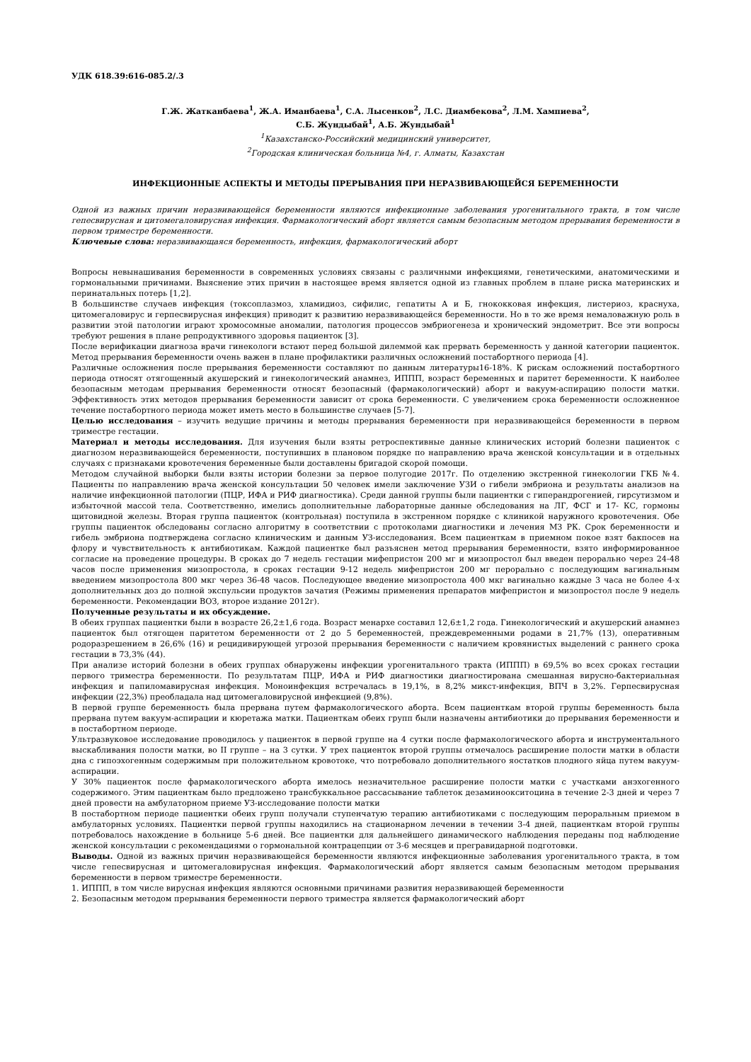УДК 618.39:616-085.2/.3
Г.Ж. Жатканбаева<sup>1</sup>, Ж.А. Иманбаева<sup>1</sup>, С.А. Лысенков<sup>2</sup>, Л.С. Диамбекова<sup>2</sup>, Л.М. Хампиева<sup>2</sup>,
С.Б. Жундыбай<sup>1</sup>, А.Б. Жундыбай<sup>1</sup>
<sup>1</sup> Казахстанско-Российский медицинский университет,
<sup>2</sup> Городская клиническая больница №4, г. Алматы, Казахстан
ИНФЕКЦИОННЫЕ АСПЕКТЫ И МЕТОДЫ ПРЕРЫВАНИЯ ПРИ НЕРАЗВИВАЮЩЕЙСЯ БЕРЕМЕННОСТИ
Одной из важных причин неразвивающейся беременности являются инфекционные заболевания урогенитального тракта, в том числе гепесвирусная и цитомегаловирусная инфекция. Фармакологический аборт является самым безопасным методом прерывания беременности в первом триместре беременности.
Ключевые слова: неразвивающаяся беременность, инфекция, фармакологический аборт
Вопросы невынашивания беременности в современных условиях связаны с различными инфекциями, генетическими, анатомическими и гормональными причинами. Выяснение этих причин в настоящее время является одной из главных проблем в плане риска материнских и перинатальных потерь [1,2].
В большинстве случаев инфекция (токсоплазмоз, хламидиоз, сифилис, гепатиты А и Б, гнококковая инфекция, листериоз, краснуха, цитомегаловирус и герпесвирусная инфекция) приводит к развитию неразвивающейся беременности. Но в то же время немаловажную роль в развитии этой патологии играют хромосомные аномалии, патология процессов эмбриогенеза и хронический эндометрит. Все эти вопросы требуют решения в плане репродуктивного здоровья пациенток [3].
После верификации диагноза врачи гинекологи встают перед большой дилеммой как прервать беременность у данной категории пациенток. Метод прерывания беременности очень важен в плане профилактики различных осложнений постабортного периода [4].
Различные осложнения после прерывания беременности составляют по данным литературы16-18%. К рискам осложнений постабортного периода относят отягощенный акушерский и гинекологический анамнез, ИППП, возраст беременных и паритет беременности. К наиболее безопасным методам прерывания беременности относят безопасный (фармакологический) аборт и вакуум-аспирацию полости матки. Эффективность этих методов прерывания беременности зависит от срока беременности. С увеличением срока беременности осложненное течение постабортного периода может иметь место в большинстве случаев [5-7].
Целью исследования – изучить ведущие причины и методы прерывания беременности при неразвивающейся беременности в первом триместре гестации.
Материал и методы исследования. Для изучения были взяты ретроспективные данные клинических историй болезни пациенток с диагнозом неразвивающейся беременности, поступивших в плановом порядке по направлению врача женской консультации и в отдельных случаях с признаками кровотечения беременные были доставлены бригадой скорой помощи.
Методом случайной выборки были взяты истории болезни за первое полугодие 2017г. По отделению экстренной гинекологии ГКБ №4. Пациенты по направлению врача женской консультации 50 человек имели заключение УЗИ о гибели эмбриона и результаты анализов на наличие инфекционной патологии (ПЦР, ИФА и РИФ диагностика). Среди данной группы были пациентки с гиперандрогенией, гирсутизмом и избыточной массой тела. Соответственно, имелись дополнительные лабораторные данные обследования на ЛГ, ФСГ и 17- КС, гормоны щитовидной железы. Вторая группа пациенток (контрольная) поступила в экстренном порядке с клиникой наружного кровотечения. Обе группы пациенток обследованы согласно алгоритму в соответствии с протоколами диагностики и лечения МЗ РК. Срок беременности и гибель эмбриона подтверждена согласно клиническим и данным УЗ-исследования. Всем пациенткам в приемном покое взят бакпосев на флору и чувствительность к антибиотикам. Каждой пациентке был разъяснен метод прерывания беременности, взято информированное согласие на проведение процедуры. В сроках до 7 недель гестации мифепристон 200 мг и мизопростол был введен перорально через 24-48 часов после применения мизопростола, в сроках гестации 9-12 недель мифепристон 200 мг перорально с последующим вагинальным введением мизопростола 800 мкг через 36-48 часов. Последующее введение мизопростола 400 мкг вагинально каждые 3 часа не более 4-х дополнительных доз до полной экспульсии продуктов зачатия (Режимы применения препаратов мифепристон и мизопростол после 9 недель беременности. Рекомендации ВОЗ, второе издание 2012г).
Полученные результаты и их обсуждение.
В обеих группах пациентки были в возрасте 26,2±1,6 года. Возраст менархе составил 12,6±1,2 года. Гинекологический и акушерский анамнез пациенток был отягощен паритетом беременности от 2 до 5 беременностей, преждевременными родами в 21,7% (13), оперативным родоразрешением в 26,6% (16) и рецидивирующей угрозой прерывания беременности с наличием кровянистых выделений с раннего срока гестации в 73,3% (44).
При анализе историй болезни в обеих группах обнаружены инфекции урогенитального тракта (ИППП) в 69,5% во всех сроках гестации первого триместра беременности. По результатам ПЦР, ИФА и РИФ диагностики диагностирована смешанная вирусно-бактериальная инфекция и папиломавирусная инфекция. Моноинфекция встречалась в 19,1%, в 8,2% микст-инфекция, ВПЧ в 3,2%. Герпесвирусная инфекции (22,3%) преобладала над цитомегаловирусной инфекцией (9,8%).
В первой группе беременность была прервана путем фармакологического аборта. Всем пациенткам второй группы беременность была прервана путем вакуум-аспирации и кюретажа матки. Пациенткам обеих групп были назначены антибиотики до прерывания беременности и в постабортном периоде.
Ультразвуковое исследование проводилось у пациенток в первой группе на 4 сутки после фармакологического аборта и инструментального выскабливания полости матки, во II группе – на 3 сутки. У трех пациенток второй группы отмечалось расширение полости матки в области дна с гипоэхогенным содержимым при положительном кровотоке, что потребовало дополнительного яостатков плодного яйца путем вакуум-аспирации.
У 30% пациенток после фармакологического аборта имелось незначительное расширение полости матки с участками анэхогенного содержимого. Этим пациенткам было предложено трансбуккальное рассасывание таблеток дезаминоокситоцина в течение 2-3 дней и через 7 дней провести на амбулаторном приеме УЗ-исследование полости матки
В постабортном периоде пациентки обеих групп получали ступенчатую терапию антибиотиками с последующим пероральным приемом в амбулаторных условиях. Пациентки первой группы находились на стационарном лечении в течении 3-4 дней, пациенткам второй группы потребовалось нахождение в больнице 5-6 дней. Все пациентки для дальнейшего динамического наблюдения переданы под наблюдение женской консультации с рекомендациями о гормональной контрацепции от 3-6 месяцев и прегравидарной подготовки.
Выводы. Одной из важных причин неразвивающейся беременности являются инфекционные заболевания урогенитального тракта, в том числе гепесвирусная и цитомегаловирусная инфекция. Фармакологический аборт является самым безопасным методом прерывания беременности в первом триместре беременности.
1. ИППП, в том числе вирусная инфекция являются основными причинами развития неразвивающей беременности
2. Безопасным методом прерывания беременности первого триместра является фармакологический аборт